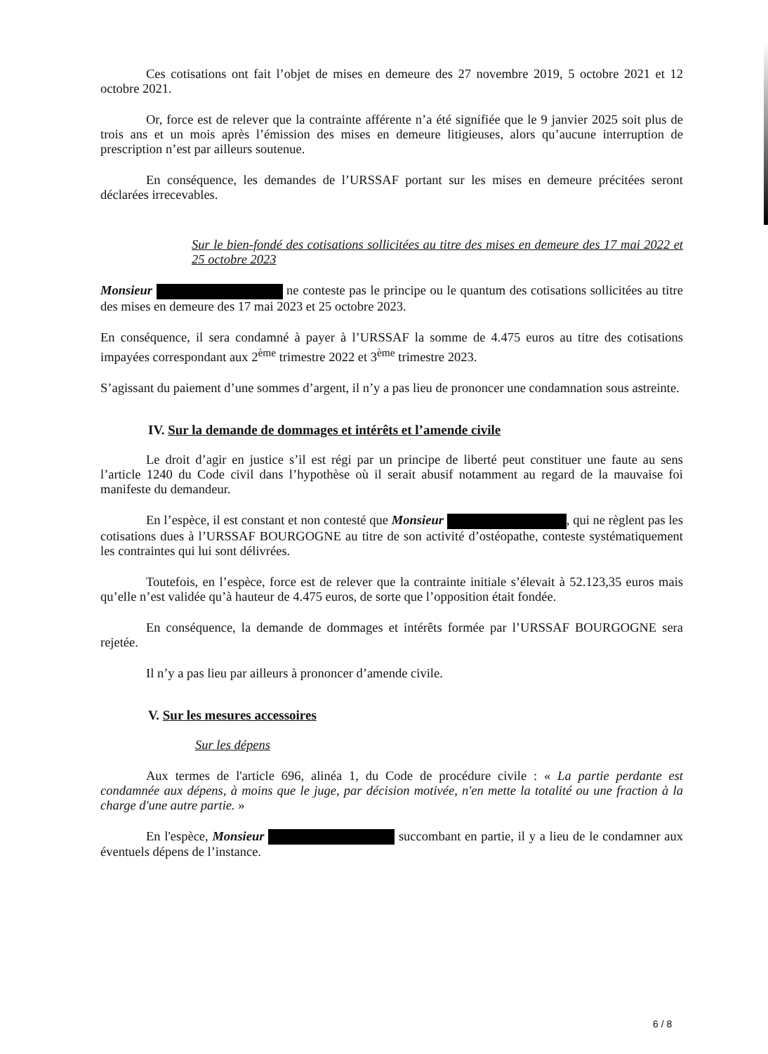Ces cotisations ont fait l’objet de mises en demeure des 27 novembre 2019, 5 octobre 2021 et 12 octobre 2021.
Or, force est de relever que la contrainte afférente n’a été signifiée que le 9 janvier 2025 soit plus de trois ans et un mois après l’émission des mises en demeure litigieuses, alors qu’aucune interruption de prescription n’est par ailleurs soutenue.
En conséquence, les demandes de l’URSSAF portant sur les mises en demeure précitées seront déclarées irrecevables.
Sur le bien-fondé des cotisations sollicitées au titre des mises en demeure des 17 mai 2022 et 25 octobre 2023
Monsieur ne conteste pas le principe ou le quantum des cotisations sollicitées au titre des mises en demeure des 17 mai 2023 et 25 octobre 2023.
En conséquence, il sera condamné à payer à l’URSSAF la somme de 4.475 euros au titre des cotisations impayées correspondant aux 2<sup>ème</sup> trimestre 2022 et 3<sup>ème</sup> trimestre 2023.
S’agissant du paiement d’une sommes d’argent, il n’y a pas lieu de prononcer une condamnation sous astreinte.
IV. Sur la demande de dommages et intérêts et l’amende civile
Le droit d’agir en justice s’il est régi par un principe de liberté peut constituer une faute au sens l’article 1240 du Code civil dans l’hypothèse où il serait abusif notamment au regard de la mauvaise foi manifeste du demandeur.
En l’espèce, il est constant et non contesté que Monsieur , qui ne règlent pas les cotisations dues à l’URSSAF BOURGOGNE au titre de son activité d’ostéopathe, conteste systématiquement les contraintes qui lui sont délivrées.
Toutefois, en l’espèce, force est de relever que la contrainte initiale s’élevait à 52.123,35 euros mais qu’elle n’est validée qu’à hauteur de 4.475 euros, de sorte que l’opposition était fondée.
En conséquence, la demande de dommages et intérêts formée par l’URSSAF BOURGOGNE sera rejetée.
Il n’y a pas lieu par ailleurs à prononcer d’amende civile.
V. Sur les mesures accessoires
Sur les dépens
Aux termes de l'article 696, alinéa 1, du Code de procédure civile : « La partie perdante est condamnée aux dépens, à moins que le juge, par décision motivée, n'en mette la totalité ou une fraction à la charge d'une autre partie. »
En l'espèce, Monsieur succombant en partie, il y a lieu de le condamner aux éventuels dépens de l’instance.
6 / 8